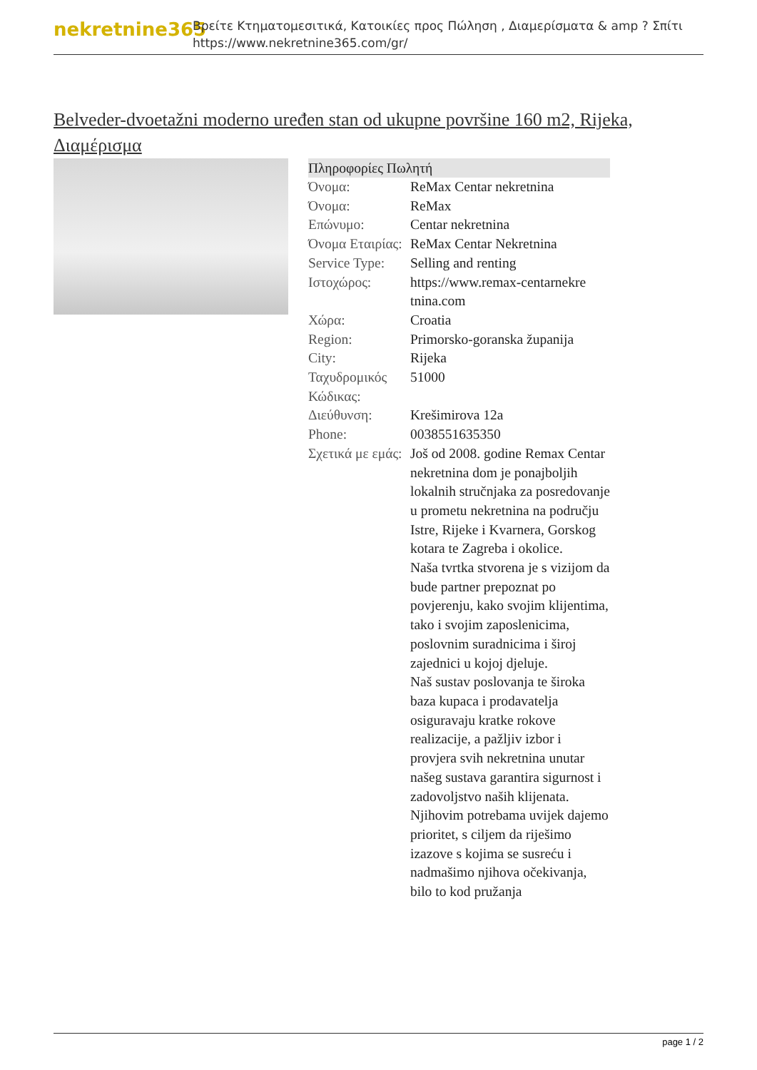nekretnine365
Βρείτε Κτηματομεσιτικά, Κατοικίες προς Πώληση , Διαμερίσματα & amp ? Σπίτι
https://www.nekretnine365.com/gr/
Belveder-dvoetažni moderno uređen stan od ukupne površine 160 m2, Rijeka, Διαμέρισμα
| Πληροφορίες Πωλητή | | |
| --- | --- | --- |
| Όνομα: | ReMax Centar nekretnina | |
| Όνομα: | ReMax | |
| Επώνυμο: | Centar nekretnina | |
| Όνομα Εταιρίας: | ReMax Centar Nekretnina | |
| Service Type: | Selling and renting | |
| Ιστοχώρος: | https://www.remax-centarnekre tnina.com | |
| Χώρα: | Croatia | |
| Region: | Primorsko-goranska županija | |
| City: | Rijeka | |
| Ταχυδρομικός Κώδικας: | 51000 | |
| Διεύθυνση: | Krešimirova 12a | |
| Phone: | 0038551635350 | |
| Σχετικά με εμάς: | Još od 2008. godine Remax Centar nekretnina dom je ponajboljih lokalnih stručnjaka za posredovanje u prometu nekretnina na području Istre, Rijeke i Kvarnera, Gorskog kotara te Zagreba i okolice. Naša tvrtka stvorena je s vizijom da bude partner prepoznat po povjerenju, kako svojim klijentima, tako i svojim zaposlenicima, poslovnim suradnicima i široj zajednici u kojoj djeluje. Naš sustav poslovanja te široka baza kupaca i prodavatelja osiguravaju kratke rokove realizacije, a pažljiv izbor i provjera svih nekretnina unutar našeg sustava garantira sigurnost i zadovoljstvo naših klijenata. Njihovim potrebama uvijek dajemo prioritet, s ciljem da riješimo izazove s kojima se susreću i nadmašimo njihova očekivanja, bilo to kod pružanja | |
page 1 / 2